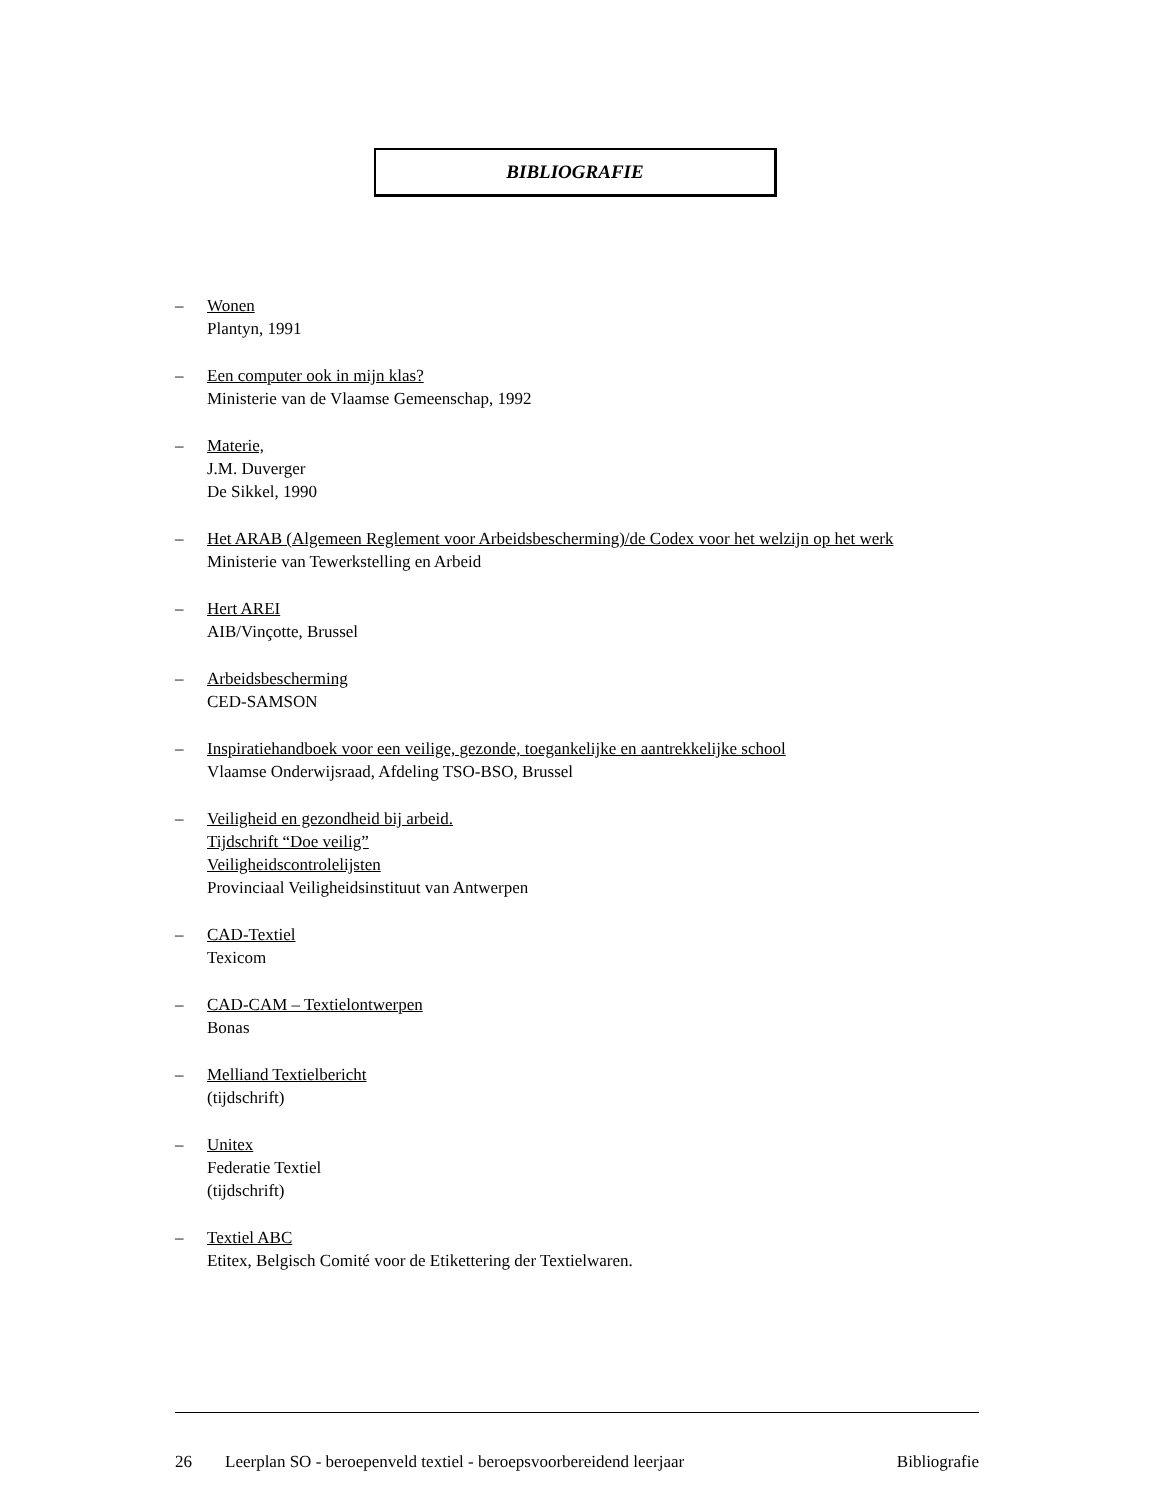BIBLIOGRAFIE
– Wonen
Plantyn, 1991
– Een computer ook in mijn klas?
Ministerie van de Vlaamse Gemeenschap, 1992
– Materie,
J.M. Duverger
De Sikkel, 1990
– Het ARAB (Algemeen Reglement voor Arbeidsbescherming)/de Codex voor het welzijn op het werk
Ministerie van Tewerkstelling en Arbeid
– Hert AREI
AIB/Vinçotte, Brussel
– Arbeidsbescherming
CED-SAMSON
– Inspiratiehandboek voor een veilige, gezonde, toegankelijke en aantrekkelijke school
Vlaamse Onderwijsraad, Afdeling TSO-BSO, Brussel
– Veiligheid en gezondheid bij arbeid.
Tijdschrift “Doe veilig”
Veiligheidscontrolelijsten
Provinciaal Veiligheidsinstituut van Antwerpen
– CAD-Textiel
Texicom
– CAD-CAM – Textielontwerpen
Bonas
– Melliand Textielbericht
(tijdschrift)
– Unitex
Federatie Textiel
(tijdschrift)
– Textiel ABC
Etitex, Belgisch Comité voor de Etikettering der Textielwaren.
26 Leerplan SO - beroepenveld textiel - beroepsvoorbereidend leerjaar Bibliografie